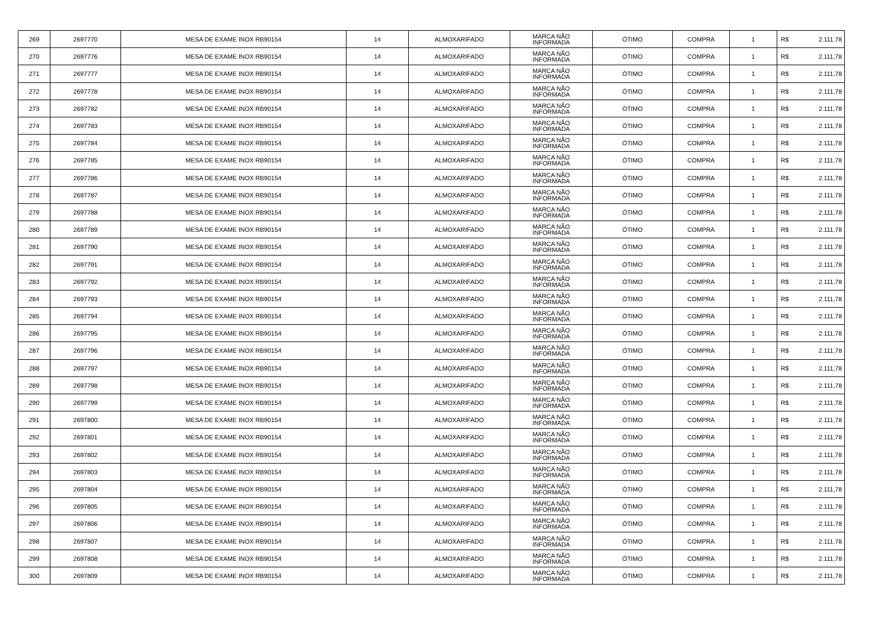| 269 | 2697770 | MESA DE EXAME INOX RB90154 | 14 | ALMOXARIFADO | MARCA NÃO INFORMADA | ÓTIMO | COMPRA | 1 | R$ | 2.111,78 |
| 270 | 2697776 | MESA DE EXAME INOX RB90154 | 14 | ALMOXARIFADO | MARCA NÃO INFORMADA | ÓTIMO | COMPRA | 1 | R$ | 2.111,78 |
| 271 | 2697777 | MESA DE EXAME INOX RB90154 | 14 | ALMOXARIFADO | MARCA NÃO INFORMADA | ÓTIMO | COMPRA | 1 | R$ | 2.111,78 |
| 272 | 2697778 | MESA DE EXAME INOX RB90154 | 14 | ALMOXARIFADO | MARCA NÃO INFORMADA | ÓTIMO | COMPRA | 1 | R$ | 2.111,78 |
| 273 | 2697782 | MESA DE EXAME INOX RB90154 | 14 | ALMOXARIFADO | MARCA NÃO INFORMADA | ÓTIMO | COMPRA | 1 | R$ | 2.111,78 |
| 274 | 2697783 | MESA DE EXAME INOX RB90154 | 14 | ALMOXARIFADO | MARCA NÃO INFORMADA | ÓTIMO | COMPRA | 1 | R$ | 2.111,78 |
| 275 | 2697784 | MESA DE EXAME INOX RB90154 | 14 | ALMOXARIFADO | MARCA NÃO INFORMADA | ÓTIMO | COMPRA | 1 | R$ | 2.111,78 |
| 276 | 2697785 | MESA DE EXAME INOX RB90154 | 14 | ALMOXARIFADO | MARCA NÃO INFORMADA | ÓTIMO | COMPRA | 1 | R$ | 2.111,78 |
| 277 | 2697786 | MESA DE EXAME INOX RB90154 | 14 | ALMOXARIFADO | MARCA NÃO INFORMADA | ÓTIMO | COMPRA | 1 | R$ | 2.111,78 |
| 278 | 2697787 | MESA DE EXAME INOX RB90154 | 14 | ALMOXARIFADO | MARCA NÃO INFORMADA | ÓTIMO | COMPRA | 1 | R$ | 2.111,78 |
| 279 | 2697788 | MESA DE EXAME INOX RB90154 | 14 | ALMOXARIFADO | MARCA NÃO INFORMADA | ÓTIMO | COMPRA | 1 | R$ | 2.111,78 |
| 280 | 2697789 | MESA DE EXAME INOX RB90154 | 14 | ALMOXARIFADO | MARCA NÃO INFORMADA | ÓTIMO | COMPRA | 1 | R$ | 2.111,78 |
| 281 | 2697790 | MESA DE EXAME INOX RB90154 | 14 | ALMOXARIFADO | MARCA NÃO INFORMADA | ÓTIMO | COMPRA | 1 | R$ | 2.111,78 |
| 282 | 2697791 | MESA DE EXAME INOX RB90154 | 14 | ALMOXARIFADO | MARCA NÃO INFORMADA | ÓTIMO | COMPRA | 1 | R$ | 2.111,78 |
| 283 | 2697792 | MESA DE EXAME INOX RB90154 | 14 | ALMOXARIFADO | MARCA NÃO INFORMADA | ÓTIMO | COMPRA | 1 | R$ | 2.111,78 |
| 284 | 2697793 | MESA DE EXAME INOX RB90154 | 14 | ALMOXARIFADO | MARCA NÃO INFORMADA | ÓTIMO | COMPRA | 1 | R$ | 2.111,78 |
| 285 | 2697794 | MESA DE EXAME INOX RB90154 | 14 | ALMOXARIFADO | MARCA NÃO INFORMADA | ÓTIMO | COMPRA | 1 | R$ | 2.111,78 |
| 286 | 2697795 | MESA DE EXAME INOX RB90154 | 14 | ALMOXARIFADO | MARCA NÃO INFORMADA | ÓTIMO | COMPRA | 1 | R$ | 2.111,78 |
| 287 | 2697796 | MESA DE EXAME INOX RB90154 | 14 | ALMOXARIFADO | MARCA NÃO INFORMADA | ÓTIMO | COMPRA | 1 | R$ | 2.111,78 |
| 288 | 2697797 | MESA DE EXAME INOX RB90154 | 14 | ALMOXARIFADO | MARCA NÃO INFORMADA | ÓTIMO | COMPRA | 1 | R$ | 2.111,78 |
| 289 | 2697798 | MESA DE EXAME INOX RB90154 | 14 | ALMOXARIFADO | MARCA NÃO INFORMADA | ÓTIMO | COMPRA | 1 | R$ | 2.111,78 |
| 290 | 2697799 | MESA DE EXAME INOX RB90154 | 14 | ALMOXARIFADO | MARCA NÃO INFORMADA | ÓTIMO | COMPRA | 1 | R$ | 2.111,78 |
| 291 | 2697800 | MESA DE EXAME INOX RB90154 | 14 | ALMOXARIFADO | MARCA NÃO INFORMADA | ÓTIMO | COMPRA | 1 | R$ | 2.111,78 |
| 292 | 2697801 | MESA DE EXAME INOX RB90154 | 14 | ALMOXARIFADO | MARCA NÃO INFORMADA | ÓTIMO | COMPRA | 1 | R$ | 2.111,78 |
| 293 | 2697802 | MESA DE EXAME INOX RB90154 | 14 | ALMOXARIFADO | MARCA NÃO INFORMADA | ÓTIMO | COMPRA | 1 | R$ | 2.111,78 |
| 294 | 2697803 | MESA DE EXAME INOX RB90154 | 14 | ALMOXARIFADO | MARCA NÃO INFORMADA | ÓTIMO | COMPRA | 1 | R$ | 2.111,78 |
| 295 | 2697804 | MESA DE EXAME INOX RB90154 | 14 | ALMOXARIFADO | MARCA NÃO INFORMADA | ÓTIMO | COMPRA | 1 | R$ | 2.111,78 |
| 296 | 2697805 | MESA DE EXAME INOX RB90154 | 14 | ALMOXARIFADO | MARCA NÃO INFORMADA | ÓTIMO | COMPRA | 1 | R$ | 2.111,78 |
| 297 | 2697806 | MESA DE EXAME INOX RB90154 | 14 | ALMOXARIFADO | MARCA NÃO INFORMADA | ÓTIMO | COMPRA | 1 | R$ | 2.111,78 |
| 298 | 2697807 | MESA DE EXAME INOX RB90154 | 14 | ALMOXARIFADO | MARCA NÃO INFORMADA | ÓTIMO | COMPRA | 1 | R$ | 2.111,78 |
| 299 | 2697808 | MESA DE EXAME INOX RB90154 | 14 | ALMOXARIFADO | MARCA NÃO INFORMADA | ÓTIMO | COMPRA | 1 | R$ | 2.111,78 |
| 300 | 2697809 | MESA DE EXAME INOX RB90154 | 14 | ALMOXARIFADO | MARCA NÃO INFORMADA | ÓTIMO | COMPRA | 1 | R$ | 2.111,78 |